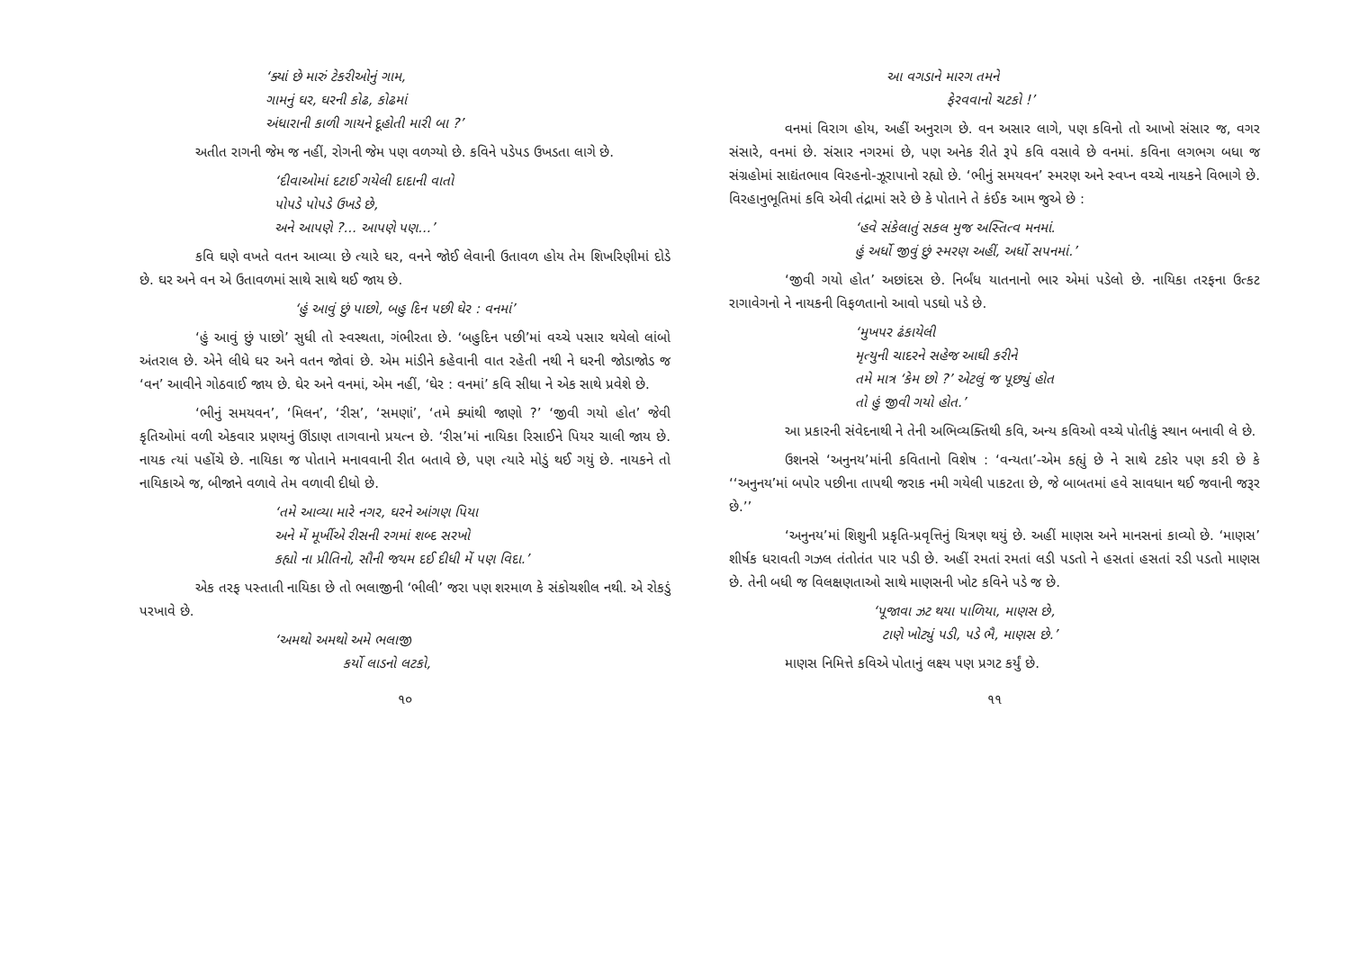‘ક્યાં છે મારું ટેકરીઓનું ગામ,
ગામનું ઘર, ઘરની કોઢ, કોઢમાં
અંધારાની કાળી ગાયને દૂહોતી મારી બા ?’
અતીત રાગની જેમ જ નહીં, રોગની જેમ પણ વળગ્યો છે. કવિને પડેપડ ઉખડતા લાગે છે.
‘દીવાઓમાં દટાઈ ગયેલી દાદાની વાતો
પોપડે પોપડે ઉખડે છે,
અને આપણે ?... આપણે પણ...’
કવિ ઘણે વખતે વતન આવ્યા છે ત્યારે ઘર, વનને જોઈ લેવાની ઉતાવળ હોય તેમ શિખરિણીમાં દોડે છે. ઘર અને વન એ ઉતાવળમાં સાથે સાથે થઈ જાય છે.
‘હું આવું છું પાછો, બહુ દિન પછી ઘેર : વનમાં’
‘હું આવું છું પાછો’ સુધી તો સ્વસ્થતા, ગંભીરતા છે. ‘બહુદિન પછી’માં વચ્ચે પસાર થયેલો લાંબો અંતરાલ છે. એને લીધે ઘર અને વતન જોવાં છે. એમ માંડીને કહેવાની વાત રહેતી નથી ને ઘરની જોડાજોડ જ ‘વન’ આવીને ગોઠવાઈ જાય છે. ઘેર અને વનમાં, એમ નહીં, ‘ઘેર : વનમાં’ કવિ સીધા ને એક સાથે પ્રવેશે છે.
‘ભીનું સમયવન’, ‘મિલન’, ‘રીસ’, ‘સમણાં’, ‘તમે ક્યાંથી જાણો ?’ ‘જીવી ગયો હોત’ જેવી કૃતિઓમાં વળી એકવાર પ્રણયનું ઊંડાણ તાગવાનો પ્રયત્ન છે. ‘રીસ’માં નાયિકા રિસાઈને પિયર ચાલી જાય છે. નાયક ત્યાં પહોંચે છે. નાયિકા જ પોતાને મનાવવાની રીત બતાવે છે, પણ ત્યારે મોડું થઈ ગયું છે. નાયકને તો નાયિકાએ જ, બીજાને વળાવે તેમ વળાવી દીધો છે.
‘તમે આવ્યા મારે નગર, ઘરને આંગણ પિયા
અને મેં મૂર્ખીએ રીસની રગમાં શબ્દ સરખો
કહ્યો ના પ્રીતિનો, સૌની જયમ દઈ દીધી મેં પણ વિદા.’
એક તરફ પસ્તાતી નાયિકા છે તો ભલાજીની ‘ભીલી’ જરા પણ શરમાળ કે સંકોચશીલ નથી. એ રોકડું પરખાવે છે.
‘અમથો અમથો અમે ભલાજી
કર્યો લાડનો લટકો,
૧૦
આ વગડાને મારગ તમને
ફેરવવાનો ચટકો !’
વનમાં વિરાગ હોય, અહીં અનુરાગ છે. વન અસાર લાગે, પણ કવિનો તો આખો સંસાર જ, વગર સંસારે, વનમાં છે. સંસાર નગરમાં છે, પણ અનેક રીતે રૂપે કવિ વસાવે છે વનમાં. કવિના લગભગ બધા જ સંગ્રહોમાં સાદ્યંતભાવ વિરહનો-ઝૂરાપાનો રહ્યો છે. ‘ભીનું સમયવન’ સ્મરણ અને સ્વપ્ન વચ્ચે નાયકને વિભાગે છે. વિરહાનુભૂતિમાં કવિ એવી તંદ્રામાં સરે છે કે પોતાને તે કંઈક આમ જુએ છે :
‘હવે સંકેલાતું સકલ મુજ અસ્તિત્વ મનમાં.
હું અર્ધો જીવું છું સ્મરણ અહીં, અર્ધો સપનમાં.’
‘જીવી ગયો હોત’ અછાંદસ છે. નિર્બંધ યાતનાનો ભાર એમાં પડેલો છે. નાયિકા તરફના ઉત્કટ રાગાવેગનો ને નાયકની વિફળતાનો આવો પડઘો પડે છે.
‘મુખપર ઢંકાયેલી
મૃત્યુની ચાદરને સહેજ આઘી કરીને
તમે માત્ર ‘કેમ છો ?’ એટલું જ પૂછ્યું હોત
તો હું જીવી ગયો હોત.’
આ પ્રકારની સંવેદનાથી ને તેની અભિવ્યક્તિથી કવિ, અન્ય કવિઓ વચ્ચે પોતીકું સ્થાન બનાવી લે છે.
ઉશનસે ‘અનુનય’માંની કવિતાનો વિશેષ : ‘વન્યતા’-એમ કહ્યું છે ને સાથે ટકોર પણ કરી છે કે ‘‘અનુનય’માં બપોર પછીના તાપથી જરાક નમી ગયેલી પાકટતા છે, જે બાબતમાં હવે સાવધાન થઈ જવાની જરૂર છે.’’
‘અનુનય’માં શિશુની પ્રકૃતિ-પ્રવૃત્તિનું ચિત્રણ થયું છે. અહીં માણસ અને માનસનાં કાવ્યો છે. ‘માણસ’ શીર્ષક ધરાવતી ગઝલ તંતોતંત પાર પડી છે. અહીં રમતાં રમતાં લડી પડતો ને હસતાં હસતાં રડી પડતો માણસ છે. તેની બધી જ વિલક્ષણતાઓ સાથે માણસની ખોટ કવિને પડે જ છે.
‘પૂજાવા ઝટ થયા પાળિયા, માણસ છે,
ટાણે ખોટ્યું પડી, પડે ભૈ, માણસ છે.’
માણસ નિમિત્તે કવિએ પોતાનું લક્ષ્ય પણ પ્રગટ કર્યું છે.
૧૧